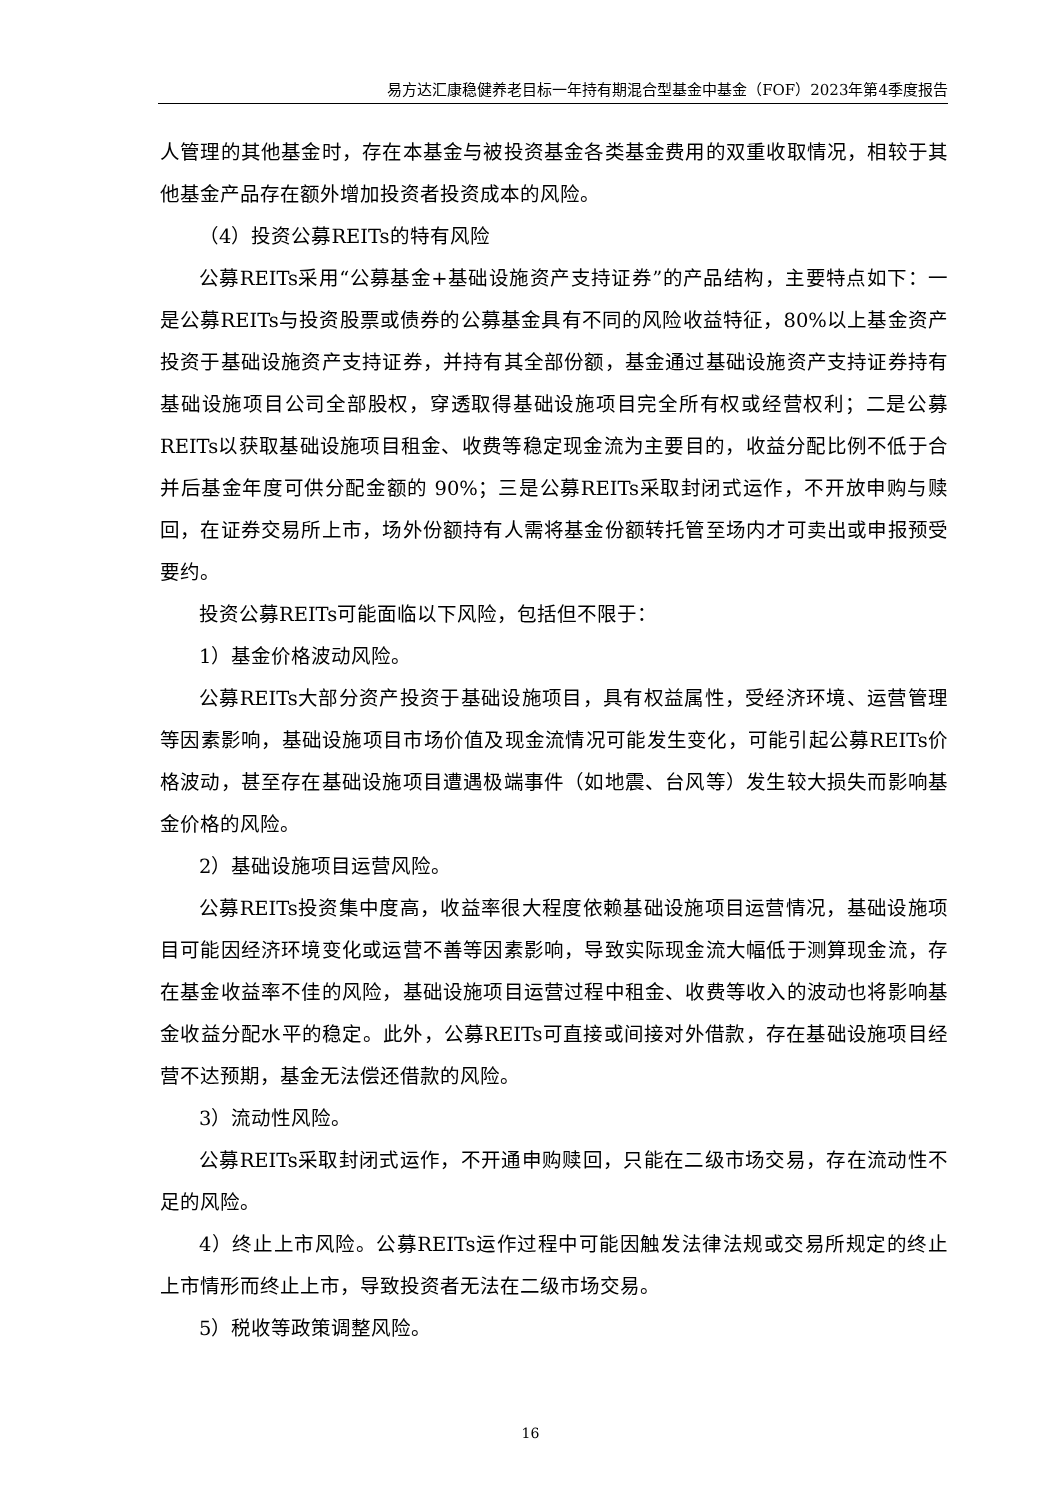易方达汇康稳健养老目标一年持有期混合型基金中基金（FOF）2023年第4季度报告
人管理的其他基金时，存在本基金与被投资基金各类基金费用的双重收取情况，相较于其他基金产品存在额外增加投资者投资成本的风险。
（4）投资公募REITs的特有风险
公募REITs采用“公募基金+基础设施资产支持证券”的产品结构，主要特点如下：一是公募REITs与投资股票或债券的公募基金具有不同的风险收益特征，80%以上基金资产投资于基础设施资产支持证券，并持有其全部份额，基金通过基础设施资产支持证券持有基础设施项目公司全部股权，穿透取得基础设施项目完全所有权或经营权利；二是公募REITs以获取基础设施项目租金、收费等稳定现金流为主要目的，收益分配比例不低于合并后基金年度可供分配金额的 90%；三是公募REITs采取封闭式运作，不开放申购与赎回，在证券交易所上市，场外份额持有人需将基金份额转托管至场内才可卖出或申报预受要约。
投资公募REITs可能面临以下风险，包括但不限于：
1）基金价格波动风险。
公募REITs大部分资产投资于基础设施项目，具有权益属性，受经济环境、运营管理等因素影响，基础设施项目市场价值及现金流情况可能发生变化，可能引起公募REITs价格波动，甚至存在基础设施项目遭遇极端事件（如地震、台风等）发生较大损失而影响基金价格的风险。
2）基础设施项目运营风险。
公募REITs投资集中度高，收益率很大程度依赖基础设施项目运营情况，基础设施项目可能因经济环境变化或运营不善等因素影响，导致实际现金流大幅低于测算现金流，存在基金收益率不佳的风险，基础设施项目运营过程中租金、收费等收入的波动也将影响基金收益分配水平的稳定。此外，公募REITs可直接或间接对外借款，存在基础设施项目经营不达预期，基金无法偿还借款的风险。
3）流动性风险。
公募REITs采取封闭式运作，不开通申购赎回，只能在二级市场交易，存在流动性不足的风险。
4）终止上市风险。公募REITs运作过程中可能因触发法律法规或交易所规定的终止上市情形而终止上市，导致投资者无法在二级市场交易。
5）税收等政策调整风险。
16